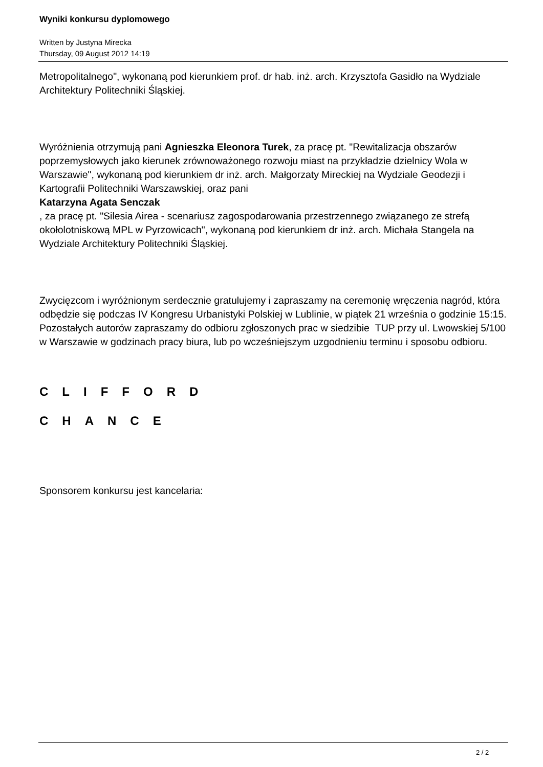Wyniki konkursu dyplomowego
Written by Justyna Mirecka
Thursday, 09 August 2012 14:19
Metropolitalnego", wykonaną pod kierunkiem prof. dr hab. inż. arch. Krzysztofa Gasidło na Wydziale Architektury Politechniki Śląskiej.
Wyróżnienia otrzymują pani Agnieszka Eleonora Turek, za pracę pt. "Rewitalizacja obszarów poprzemysłowych jako kierunek zrównoważonego rozwoju miast na przykładzie dzielnicy Wola w Warszawie", wykonaną pod kierunkiem dr inż. arch. Małgorzaty Mireckiej na Wydziale Geodezji i Kartografii Politechniki Warszawskiej, oraz pani
Katarzyna Agata Senczak
, za pracę pt. "Silesia Airea - scenariusz zagospodarowania przestrzennego związanego ze strefą okołolotniskową MPL w Pyrzowicach", wykonaną pod kierunkiem dr inż. arch. Michała Stangela na Wydziale Architektury Politechniki Śląskiej.
Zwycięzcom i wyróżnionym serdecznie gratulujemy i zapraszamy na ceremonię wręczenia nagród, która odbędzie się podczas IV Kongresu Urbanistyki Polskiej w Lublinie, w piątek 21 września o godzinie 15:15. Pozostałych autorów zapraszamy do odbioru zgłoszonych prac w siedzibie TUP przy ul. Lwowskiej 5/100 w Warszawie w godzinach pracy biura, lub po wcześniejszym uzgodnieniu terminu i sposobu odbioru.
CLIFFORD
CHANCE
Sponsorem konkursu jest kancelaria:
2 / 2